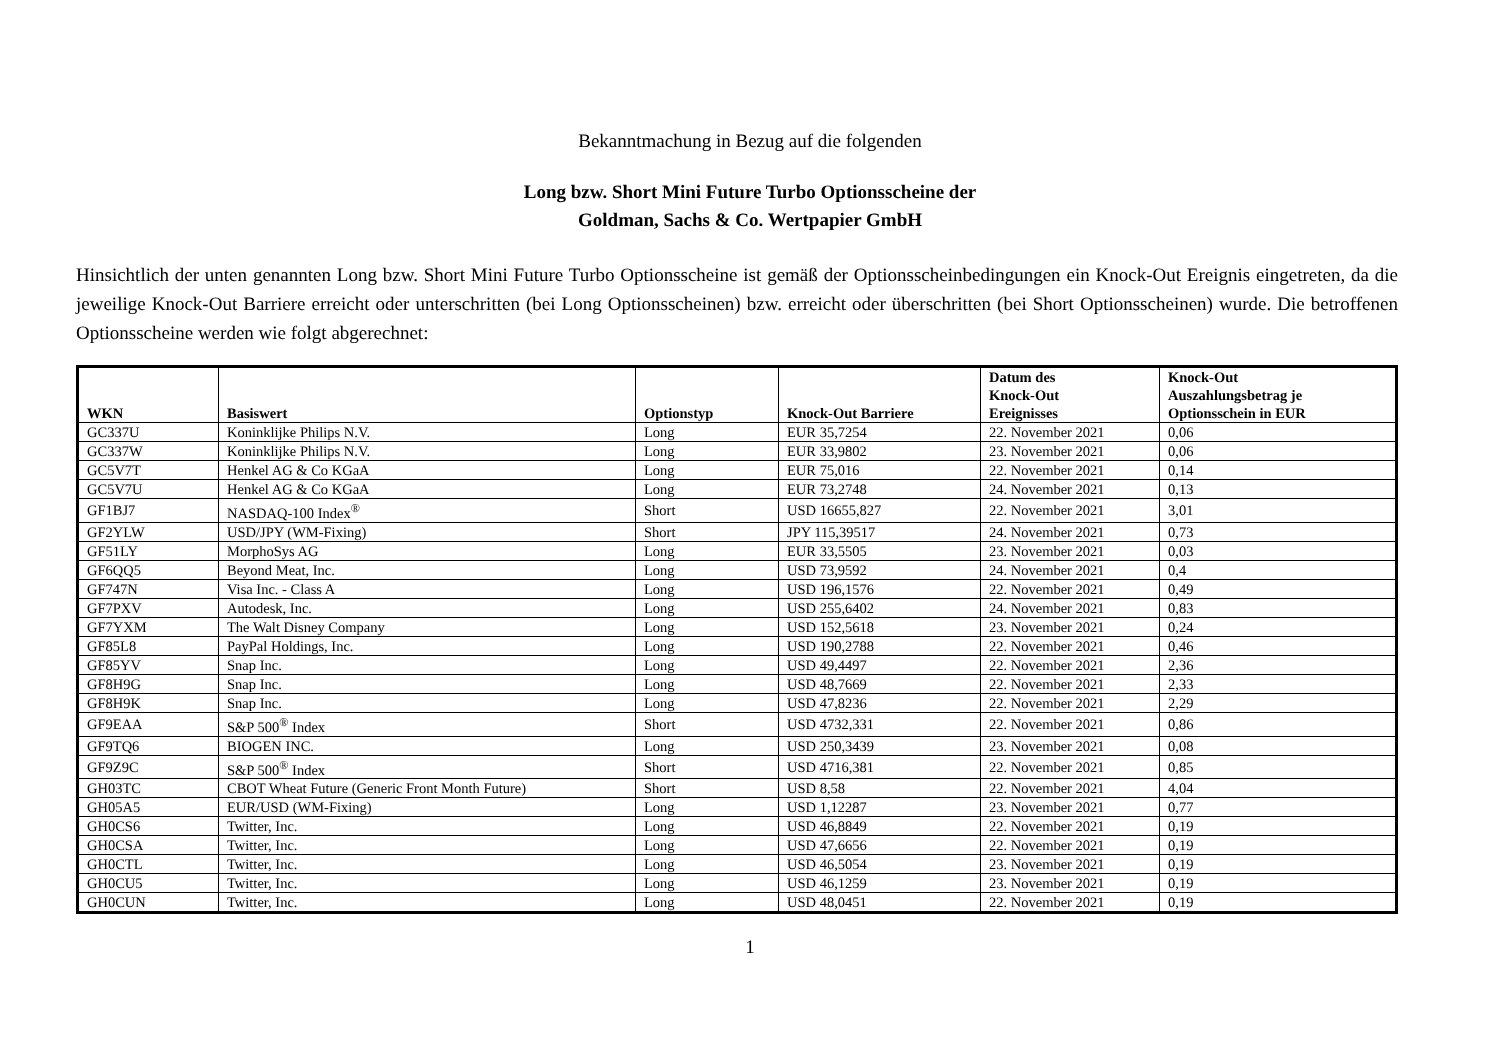Bekanntmachung in Bezug auf die folgenden
Long bzw. Short Mini Future Turbo Optionsscheine der
Goldman, Sachs & Co. Wertpapier GmbH
Hinsichtlich der unten genannten Long bzw. Short Mini Future Turbo Optionsscheine ist gemäß der Optionsscheinbedingungen ein Knock-Out Ereignis eingetreten, da die jeweilige Knock-Out Barriere erreicht oder unterschritten (bei Long Optionsscheinen) bzw. erreicht oder überschritten (bei Short Optionsscheinen) wurde. Die betroffenen Optionsscheine werden wie folgt abgerechnet:
| WKN | Basiswert | Optionstyp | Knock-Out Barriere | Datum des Knock-Out Ereignisses | Knock-Out Auszahlungsbetrag je Optionsschein in EUR |
| --- | --- | --- | --- | --- | --- |
| GC337U | Koninklijke Philips N.V. | Long | EUR 35,7254 | 22. November 2021 | 0,06 |
| GC337W | Koninklijke Philips N.V. | Long | EUR 33,9802 | 23. November 2021 | 0,06 |
| GC5V7T | Henkel AG & Co KGaA | Long | EUR 75,016 | 22. November 2021 | 0,14 |
| GC5V7U | Henkel AG & Co KGaA | Long | EUR 73,2748 | 24. November 2021 | 0,13 |
| GF1BJ7 | NASDAQ-100 Index<sup>®</sup> | Short | USD 16655,827 | 22. November 2021 | 3,01 |
| GF2YLW | USD/JPY (WM-Fixing) | Short | JPY 115,39517 | 24. November 2021 | 0,73 |
| GF51LY | MorphoSys AG | Long | EUR 33,5505 | 23. November 2021 | 0,03 |
| GF6QQ5 | Beyond Meat, Inc. | Long | USD 73,9592 | 24. November 2021 | 0,4 |
| GF747N | Visa Inc. - Class A | Long | USD 196,1576 | 22. November 2021 | 0,49 |
| GF7PXV | Autodesk, Inc. | Long | USD 255,6402 | 24. November 2021 | 0,83 |
| GF7YXM | The Walt Disney Company | Long | USD 152,5618 | 23. November 2021 | 0,24 |
| GF85L8 | PayPal Holdings, Inc. | Long | USD 190,2788 | 22. November 2021 | 0,46 |
| GF85YV | Snap Inc. | Long | USD 49,4497 | 22. November 2021 | 2,36 |
| GF8H9G | Snap Inc. | Long | USD 48,7669 | 22. November 2021 | 2,33 |
| GF8H9K | Snap Inc. | Long | USD 47,8236 | 22. November 2021 | 2,29 |
| GF9EAA | S&P 500<sup>®</sup> Index | Short | USD 4732,331 | 22. November 2021 | 0,86 |
| GF9TQ6 | BIOGEN INC. | Long | USD 250,3439 | 23. November 2021 | 0,08 |
| GF9Z9C | S&P 500<sup>®</sup> Index | Short | USD 4716,381 | 22. November 2021 | 0,85 |
| GH03TC | CBOT Wheat Future (Generic Front Month Future) | Short | USD 8,58 | 22. November 2021 | 4,04 |
| GH05A5 | EUR/USD (WM-Fixing) | Long | USD 1,12287 | 23. November 2021 | 0,77 |
| GH0CS6 | Twitter, Inc. | Long | USD 46,8849 | 22. November 2021 | 0,19 |
| GH0CSA | Twitter, Inc. | Long | USD 47,6656 | 22. November 2021 | 0,19 |
| GH0CTL | Twitter, Inc. | Long | USD 46,5054 | 23. November 2021 | 0,19 |
| GH0CU5 | Twitter, Inc. | Long | USD 46,1259 | 23. November 2021 | 0,19 |
| GH0CUN | Twitter, Inc. | Long | USD 48,0451 | 22. November 2021 | 0,19 |
1